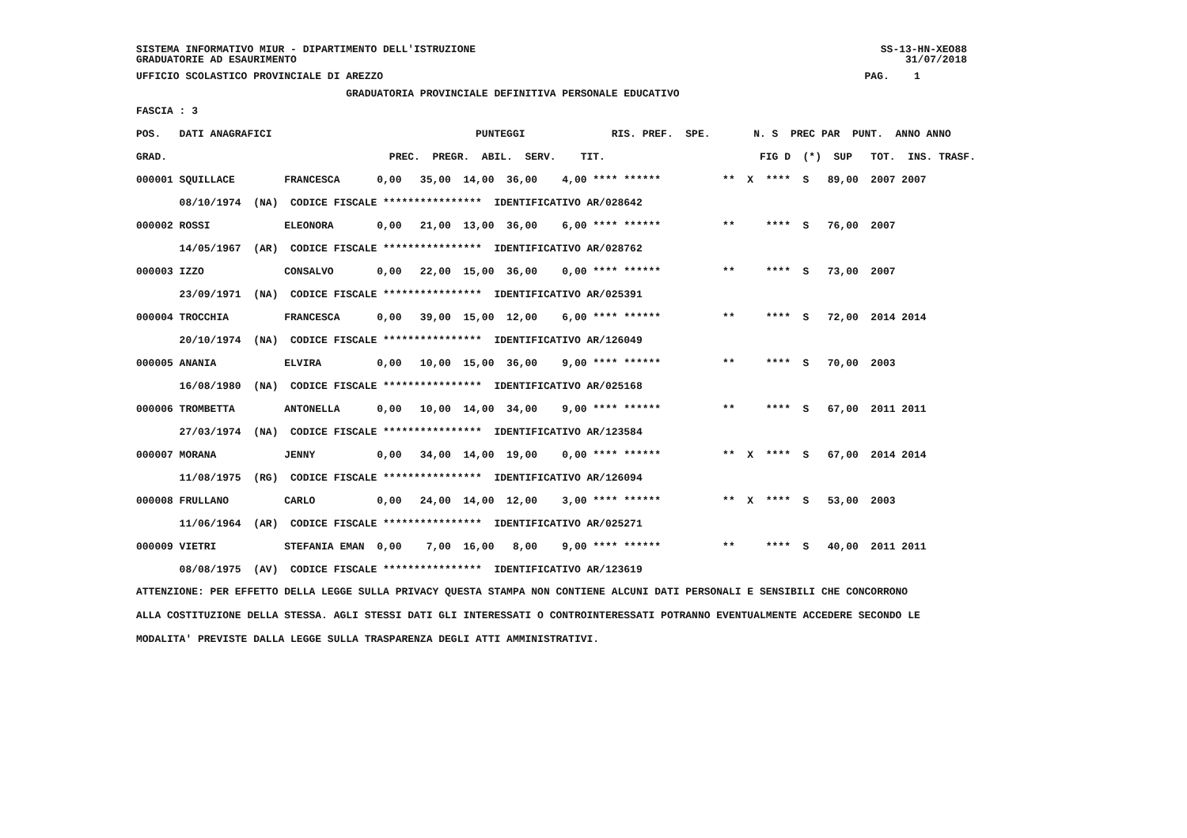SISTEMA INFORMATIVO MIUR - DIPARTIMENTO DELL'ISTRUZIONE SS-13-HN-XEO88
GRADUATORIE AD ESAURIMENTO 31/07/2018
UFFICIO SCOLASTICO PROVINCIALE DI AREZZO PAG. 1
GRADUATORIA PROVINCIALE DEFINITIVA PERSONALE EDUCATIVO
FASCIA : 3
| POS. DATI ANAGRAFICI PUNTEGGI RIS. PREF. SPE. N. S PREC PAR PUNT. ANNO ANNO |
| --- |
| GRAD. PREC. PREGR. ABIL. SERV. TIT. FIG D (*) SUP TOT. INS. TRASF. |
| 000001 SQUILLACE FRANCESCA 0,00 35,00 14,00 36,00 4,00 **** ****** ** X **** S 89,00 2007 2007 |
| 08/10/1974 (NA) CODICE FISCALE **************** IDENTIFICATIVO AR/028642 |
| 000002 ROSSI ELEONORA 0,00 21,00 13,00 36,00 6,00 **** ****** ** **** S 76,00 2007 |
| 14/05/1967 (AR) CODICE FISCALE **************** IDENTIFICATIVO AR/028762 |
| 000003 IZZO CONSALVO 0,00 22,00 15,00 36,00 0,00 **** ****** ** **** S 73,00 2007 |
| 23/09/1971 (NA) CODICE FISCALE **************** IDENTIFICATIVO AR/025391 |
| 000004 TROCCHIA FRANCESCA 0,00 39,00 15,00 12,00 6,00 **** ****** ** **** S 72,00 2014 2014 |
| 20/10/1974 (NA) CODICE FISCALE **************** IDENTIFICATIVO AR/126049 |
| 000005 ANANIA ELVIRA 0,00 10,00 15,00 36,00 9,00 **** ****** ** **** S 70,00 2003 |
| 16/08/1980 (NA) CODICE FISCALE **************** IDENTIFICATIVO AR/025168 |
| 000006 TROMBETTA ANTONELLA 0,00 10,00 14,00 34,00 9,00 **** ****** ** **** S 67,00 2011 2011 |
| 27/03/1974 (NA) CODICE FISCALE **************** IDENTIFICATIVO AR/123584 |
| 000007 MORANA JENNY 0,00 34,00 14,00 19,00 0,00 **** ****** ** X **** S 67,00 2014 2014 |
| 11/08/1975 (RG) CODICE FISCALE **************** IDENTIFICATIVO AR/126094 |
| 000008 FRULLANO CARLO 0,00 24,00 14,00 12,00 3,00 **** ****** ** X **** S 53,00 2003 |
| 11/06/1964 (AR) CODICE FISCALE **************** IDENTIFICATIVO AR/025271 |
| 000009 VIETRI STEFANIA EMAN 0,00 7,00 16,00 8,00 9,00 **** ****** ** **** S 40,00 2011 2011 |
| 08/08/1975 (AV) CODICE FISCALE **************** IDENTIFICATIVO AR/123619 |
ATTENZIONE: PER EFFETTO DELLA LEGGE SULLA PRIVACY QUESTA STAMPA NON CONTIENE ALCUNI DATI PERSONALI E SENSIBILI CHE CONCORRONO ALLA COSTITUZIONE DELLA STESSA. AGLI STESSI DATI GLI INTERESSATI O CONTROINTERESSATI POTRANNO EVENTUALMENTE ACCEDERE SECONDO LE MODALITA' PREVISTE DALLA LEGGE SULLA TRASPARENZA DEGLI ATTI AMMINISTRATIVI.